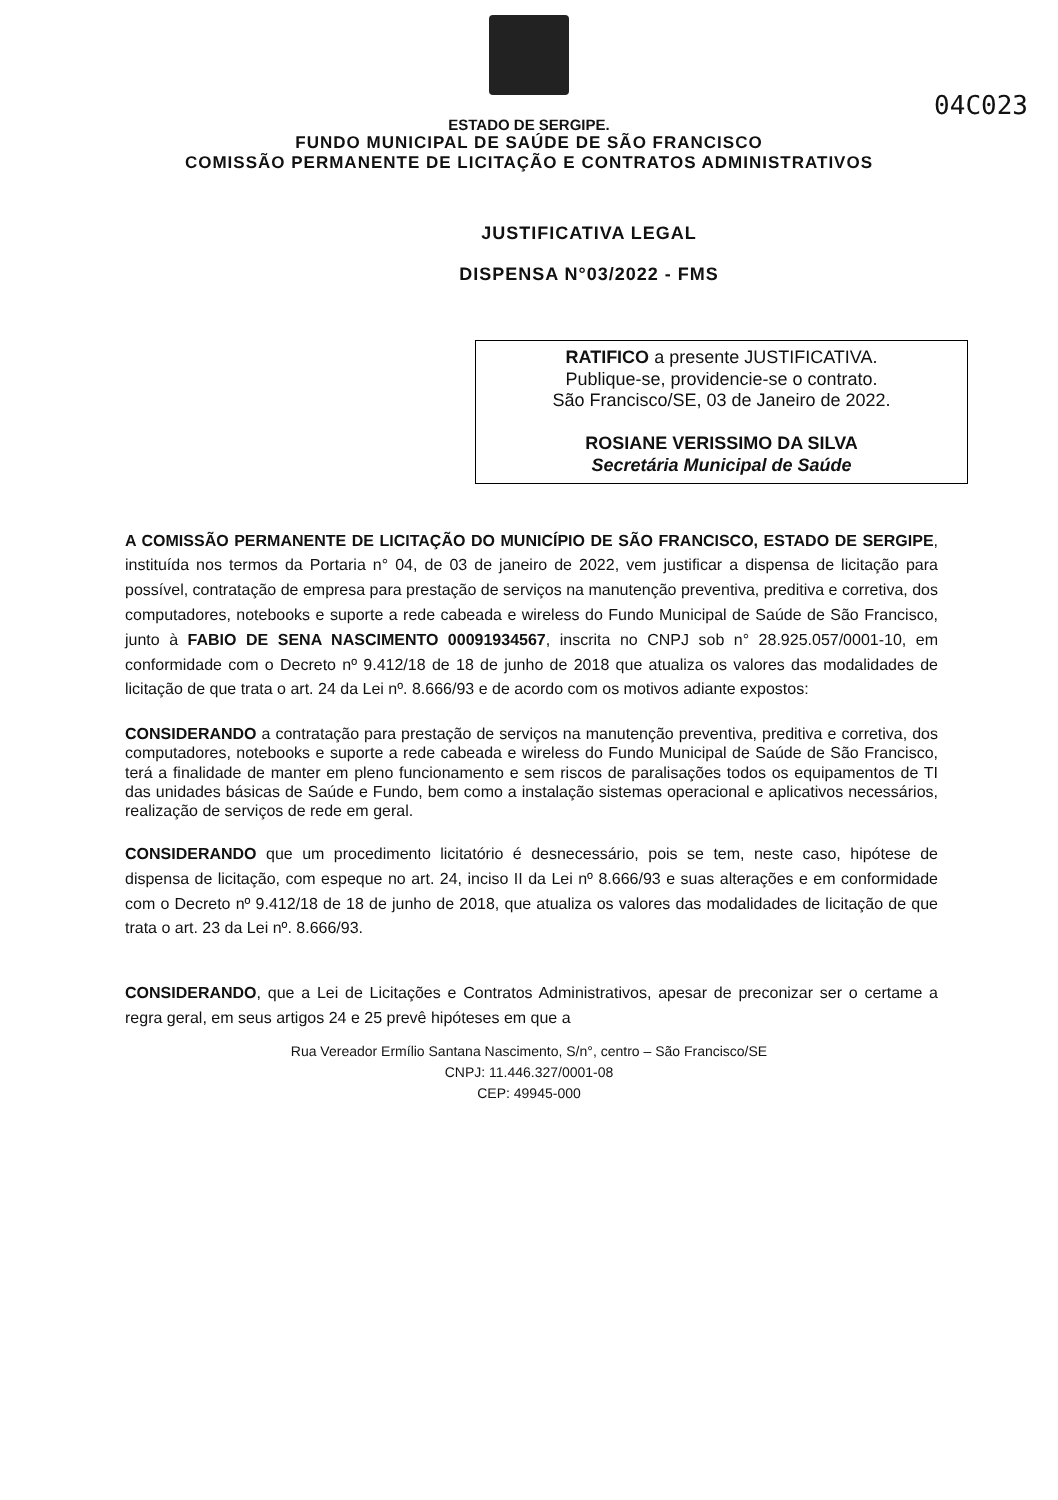04C023
ESTADO DE SERGIPE.
FUNDO MUNICIPAL DE SAÚDE DE SÃO FRANCISCO
COMISSÃO PERMANENTE DE LICITAÇÃO E CONTRATOS ADMINISTRATIVOS
JUSTIFICATIVA LEGAL
DISPENSA N°03/2022 - FMS
RATIFICO a presente JUSTIFICATIVA.
Publique-se, providencie-se o contrato.
São Francisco/SE, 03 de Janeiro de 2022.
ROSIANE VERISSIMO DA SILVA
Secretária Municipal de Saúde
A COMISSÃO PERMANENTE DE LICITAÇÃO DO MUNICÍPIO DE SÃO FRANCISCO, ESTADO DE SERGIPE, instituída nos termos da Portaria n° 04, de 03 de janeiro de 2022, vem justificar a dispensa de licitação para possível, contratação de empresa para prestação de serviços na manutenção preventiva, preditiva e corretiva, dos computadores, notebooks e suporte a rede cabeada e wireless do Fundo Municipal de Saúde de São Francisco, junto à FABIO DE SENA NASCIMENTO 00091934567, inscrita no CNPJ sob n° 28.925.057/0001-10, em conformidade com o Decreto nº 9.412/18 de 18 de junho de 2018 que atualiza os valores das modalidades de licitação de que trata o art. 24 da Lei nº. 8.666/93 e de acordo com os motivos adiante expostos:
CONSIDERANDO a contratação para prestação de serviços na manutenção preventiva, preditiva e corretiva, dos computadores, notebooks e suporte a rede cabeada e wireless do Fundo Municipal de Saúde de São Francisco, terá a finalidade de manter em pleno funcionamento e sem riscos de paralisações todos os equipamentos de TI das unidades básicas de Saúde e Fundo, bem como a instalação sistemas operacional e aplicativos necessários, realização de serviços de rede em geral.
CONSIDERANDO que um procedimento licitatório é desnecessário, pois se tem, neste caso, hipótese de dispensa de licitação, com espeque no art. 24, inciso II da Lei nº 8.666/93 e suas alterações e em conformidade com o Decreto nº 9.412/18 de 18 de junho de 2018, que atualiza os valores das modalidades de licitação de que trata o art. 23 da Lei nº. 8.666/93.
CONSIDERANDO, que a Lei de Licitações e Contratos Administrativos, apesar de preconizar ser o certame a regra geral, em seus artigos 24 e 25 prevê hipóteses em que a
Rua Vereador Ermílio Santana Nascimento, S/n°, centro – São Francisco/SE
CNPJ: 11.446.327/0001-08
CEP: 49945-000